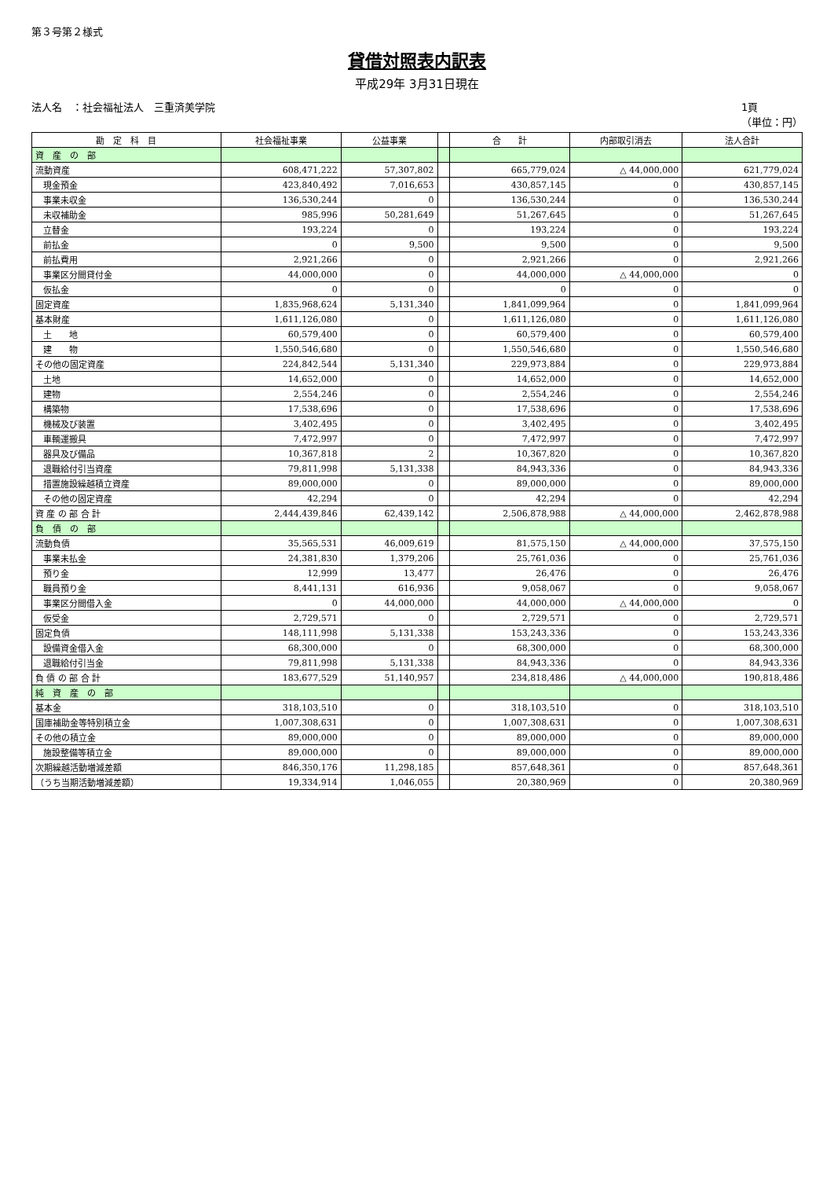第３号第２様式
貸借対照表内訳表
平成29年 3月31日現在
法人名　：社会福祉法人　三重済美学院 1頁
（単位：円）
| 勘 定 科 目 | 社会福祉事業 | 公益事業 | | 合 計 | 内部取引消去 | 法人合計 |
| --- | --- | --- | --- | --- | --- | --- |
| 資 産 の 部 | | | | | | |
| 流動資産 | 608,471,222 | 57,307,802 | | 665,779,024 | △ 44,000,000 | 621,779,024 |
| 現金預金 | 423,840,492 | 7,016,653 | | 430,857,145 | 0 | 430,857,145 |
| 事業未収金 | 136,530,244 | 0 | | 136,530,244 | 0 | 136,530,244 |
| 未収補助金 | 985,996 | 50,281,649 | | 51,267,645 | 0 | 51,267,645 |
| 立替金 | 193,224 | 0 | | 193,224 | 0 | 193,224 |
| 前払金 | 0 | 9,500 | | 9,500 | 0 | 9,500 |
| 前払費用 | 2,921,266 | 0 | | 2,921,266 | 0 | 2,921,266 |
| 事業区分間貸付金 | 44,000,000 | 0 | | 44,000,000 | △ 44,000,000 | 0 |
| 仮払金 | 0 | 0 | | 0 | 0 | 0 |
| 固定資産 | 1,835,968,624 | 5,131,340 | | 1,841,099,964 | 0 | 1,841,099,964 |
| 基本財産 | 1,611,126,080 | 0 | | 1,611,126,080 | 0 | 1,611,126,080 |
| 土 地 | 60,579,400 | 0 | | 60,579,400 | 0 | 60,579,400 |
| 建 物 | 1,550,546,680 | 0 | | 1,550,546,680 | 0 | 1,550,546,680 |
| その他の固定資産 | 224,842,544 | 5,131,340 | | 229,973,884 | 0 | 229,973,884 |
| 土地 | 14,652,000 | 0 | | 14,652,000 | 0 | 14,652,000 |
| 建物 | 2,554,246 | 0 | | 2,554,246 | 0 | 2,554,246 |
| 構築物 | 17,538,696 | 0 | | 17,538,696 | 0 | 17,538,696 |
| 機械及び装置 | 3,402,495 | 0 | | 3,402,495 | 0 | 3,402,495 |
| 車輌運搬具 | 7,472,997 | 0 | | 7,472,997 | 0 | 7,472,997 |
| 器具及び備品 | 10,367,818 | 2 | | 10,367,820 | 0 | 10,367,820 |
| 退職給付引当資産 | 79,811,998 | 5,131,338 | | 84,943,336 | 0 | 84,943,336 |
| 措置施設繰越積立資産 | 89,000,000 | 0 | | 89,000,000 | 0 | 89,000,000 |
| その他の固定資産 | 42,294 | 0 | | 42,294 | 0 | 42,294 |
| 資 産 の 部 合 計 | 2,444,439,846 | 62,439,142 | | 2,506,878,988 | △ 44,000,000 | 2,462,878,988 |
| 負 債 の 部 | | | | | | |
| 流動負債 | 35,565,531 | 46,009,619 | | 81,575,150 | △ 44,000,000 | 37,575,150 |
| 事業未払金 | 24,381,830 | 1,379,206 | | 25,761,036 | 0 | 25,761,036 |
| 預り金 | 12,999 | 13,477 | | 26,476 | 0 | 26,476 |
| 職員預り金 | 8,441,131 | 616,936 | | 9,058,067 | 0 | 9,058,067 |
| 事業区分間借入金 | 0 | 44,000,000 | | 44,000,000 | △ 44,000,000 | 0 |
| 仮受金 | 2,729,571 | 0 | | 2,729,571 | 0 | 2,729,571 |
| 固定負債 | 148,111,998 | 5,131,338 | | 153,243,336 | 0 | 153,243,336 |
| 設備資金借入金 | 68,300,000 | 0 | | 68,300,000 | 0 | 68,300,000 |
| 退職給付引当金 | 79,811,998 | 5,131,338 | | 84,943,336 | 0 | 84,943,336 |
| 負 債 の 部 合 計 | 183,677,529 | 51,140,957 | | 234,818,486 | △ 44,000,000 | 190,818,486 |
| 純 資 産 の 部 | | | | | | |
| 基本金 | 318,103,510 | 0 | | 318,103,510 | 0 | 318,103,510 |
| 国庫補助金等特別積立金 | 1,007,308,631 | 0 | | 1,007,308,631 | 0 | 1,007,308,631 |
| その他の積立金 | 89,000,000 | 0 | | 89,000,000 | 0 | 89,000,000 |
| 施設整備等積立金 | 89,000,000 | 0 | | 89,000,000 | 0 | 89,000,000 |
| 次期繰越活動増減差額 | 846,350,176 | 11,298,185 | | 857,648,361 | 0 | 857,648,361 |
| （うち当期活動増減差額） | 19,334,914 | 1,046,055 | | 20,380,969 | 0 | 20,380,969 |